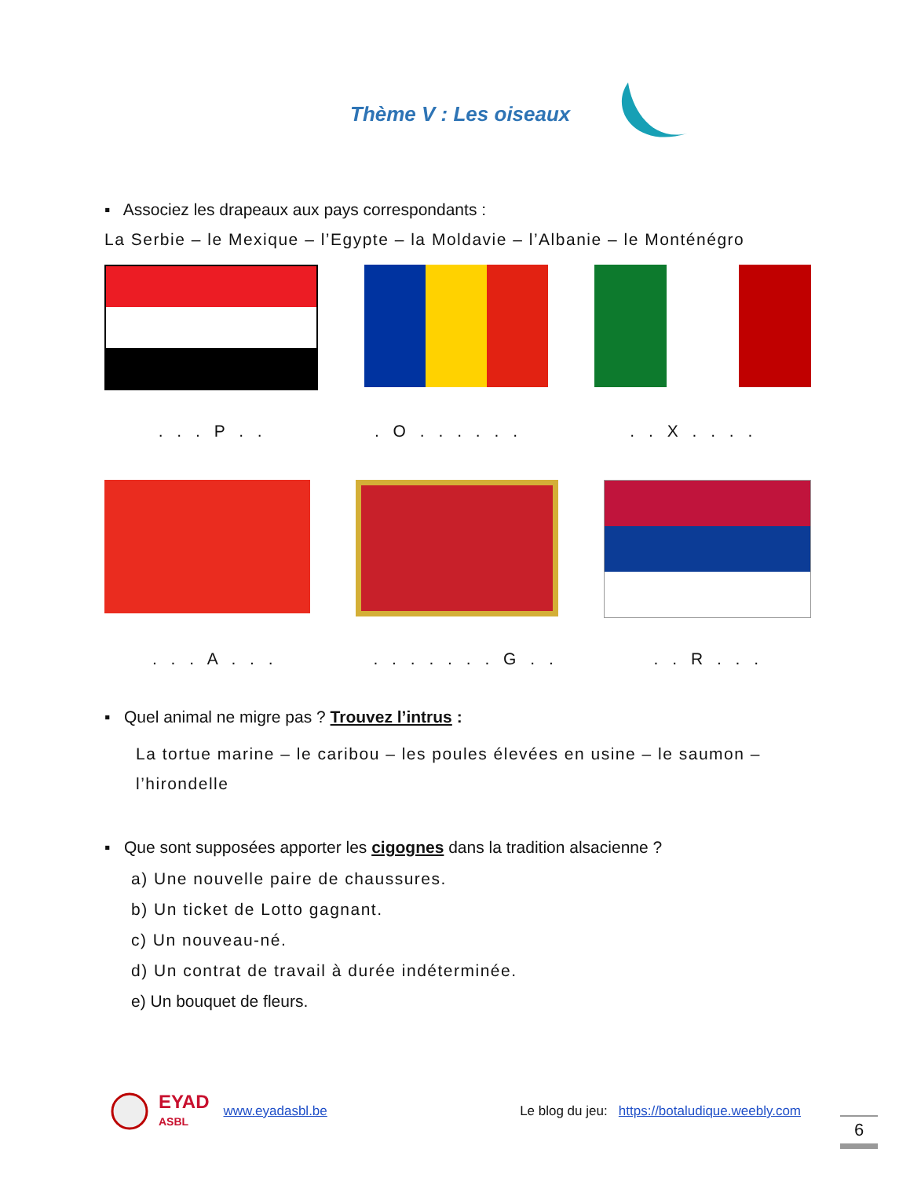Thème V : Les oiseaux
▪ Associez les drapeaux aux pays correspondants :
La Serbie – le Mexique – l’Egypte – la Moldavie – l’Albanie – le Monténégro
. . . P . .. O . . . . . .. . X . . . .
. . . A . . .. . . . . . . G . .. . R . . .
▪ Quel animal ne migre pas ? Trouvez l’intrus :
La tortue marine – le caribou – les poules élevées en usine – le saumon – l’hirondelle
▪ Que sont supposées apporter les cigognes dans la tradition alsacienne ?
a) Une nouvelle paire de chaussures.
b) Un ticket de Lotto gagnant.
c) Un nouveau-né.
d) Un contrat de travail à durée indéterminée.
e) Un bouquet de fleurs.
EYAD
ASBL www.eyadasbl.be Le blog du jeu: https://botaludique.weebly.com
6